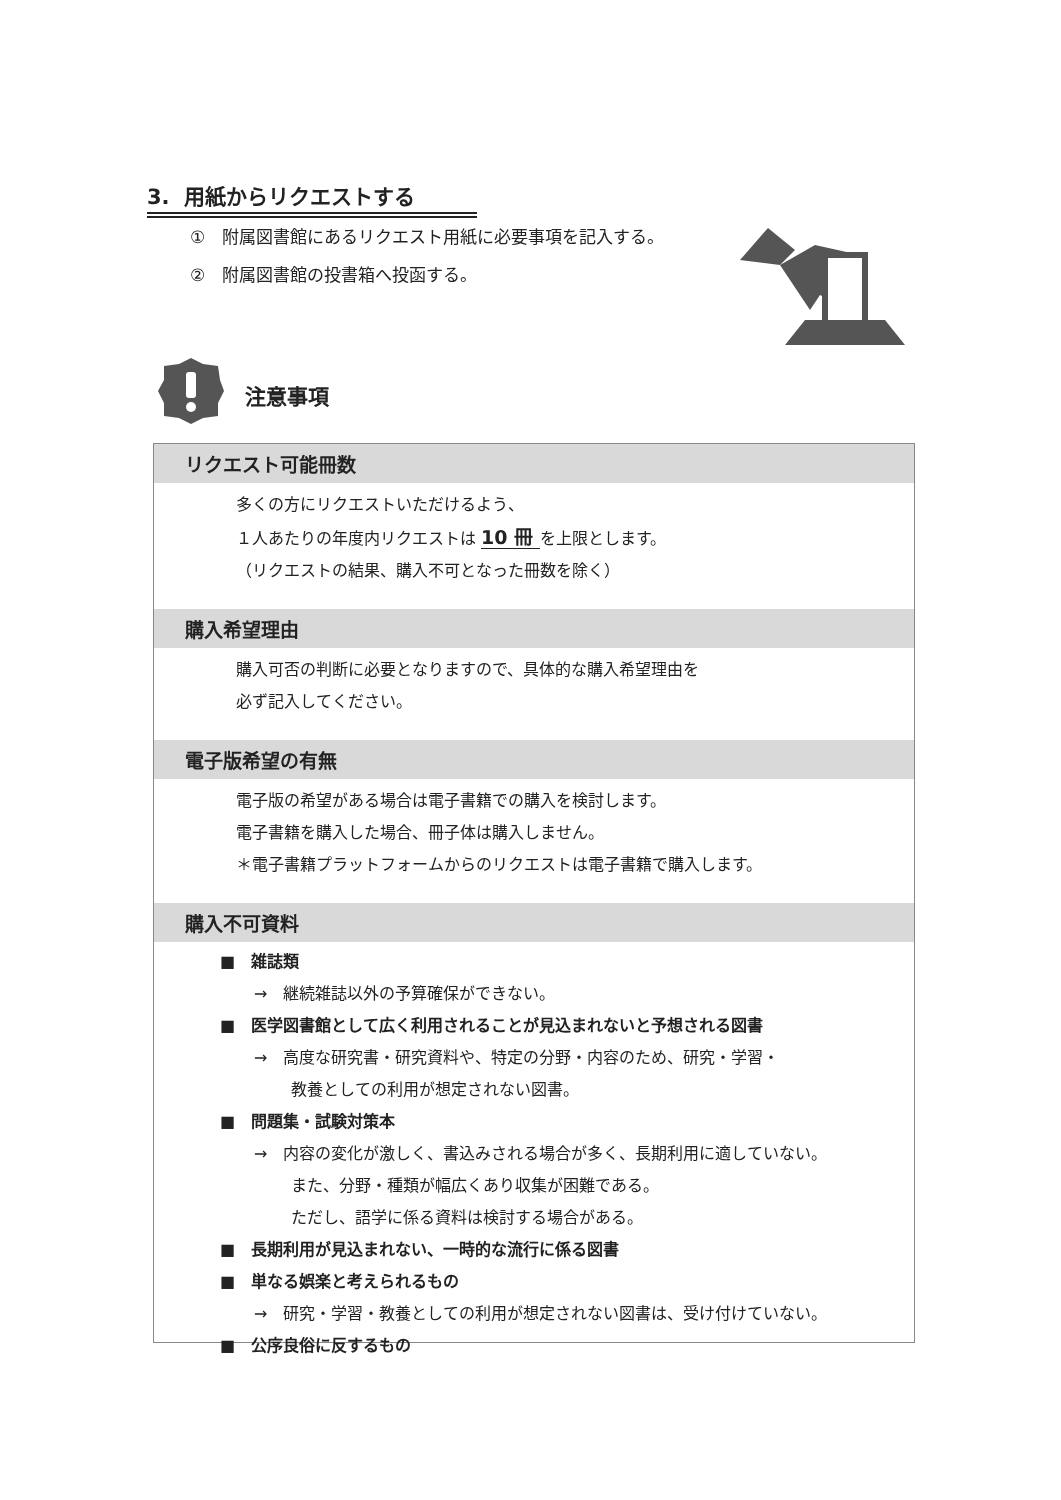3. 用紙からリクエストする
①　附属図書館にあるリクエスト用紙に必要事項を記入する。
②　附属図書館の投書箱へ投函する。
注意事項
リクエスト可能冊数
多くの方にリクエストいただけるよう、
１人あたりの年度内リクエストは 10 冊 を上限とします。
（リクエストの結果、購入不可となった冊数を除く）
購入希望理由
購入可否の判断に必要となりますので、具体的な購入希望理由を
必ず記入してください。
電子版希望の有無
電子版の希望がある場合は電子書籍での購入を検討します。
電子書籍を購入した場合、冊子体は購入しません。
＊電子書籍プラットフォームからのリクエストは電子書籍で購入します。
購入不可資料
■　雑誌類
→　継続雑誌以外の予算確保ができない。
■　医学図書館として広く利用されることが見込まれないと予想される図書
→　高度な研究書・研究資料や、特定の分野・内容のため、研究・学習・
教養としての利用が想定されない図書。
■　問題集・試験対策本
→　内容の変化が激しく、書込みされる場合が多く、長期利用に適していない。
また、分野・種類が幅広くあり収集が困難である。
ただし、語学に係る資料は検討する場合がある。
■　長期利用が見込まれない、一時的な流行に係る図書
■　単なる娯楽と考えられるもの
→　研究・学習・教養としての利用が想定されない図書は、受け付けていない。
■　公序良俗に反するもの